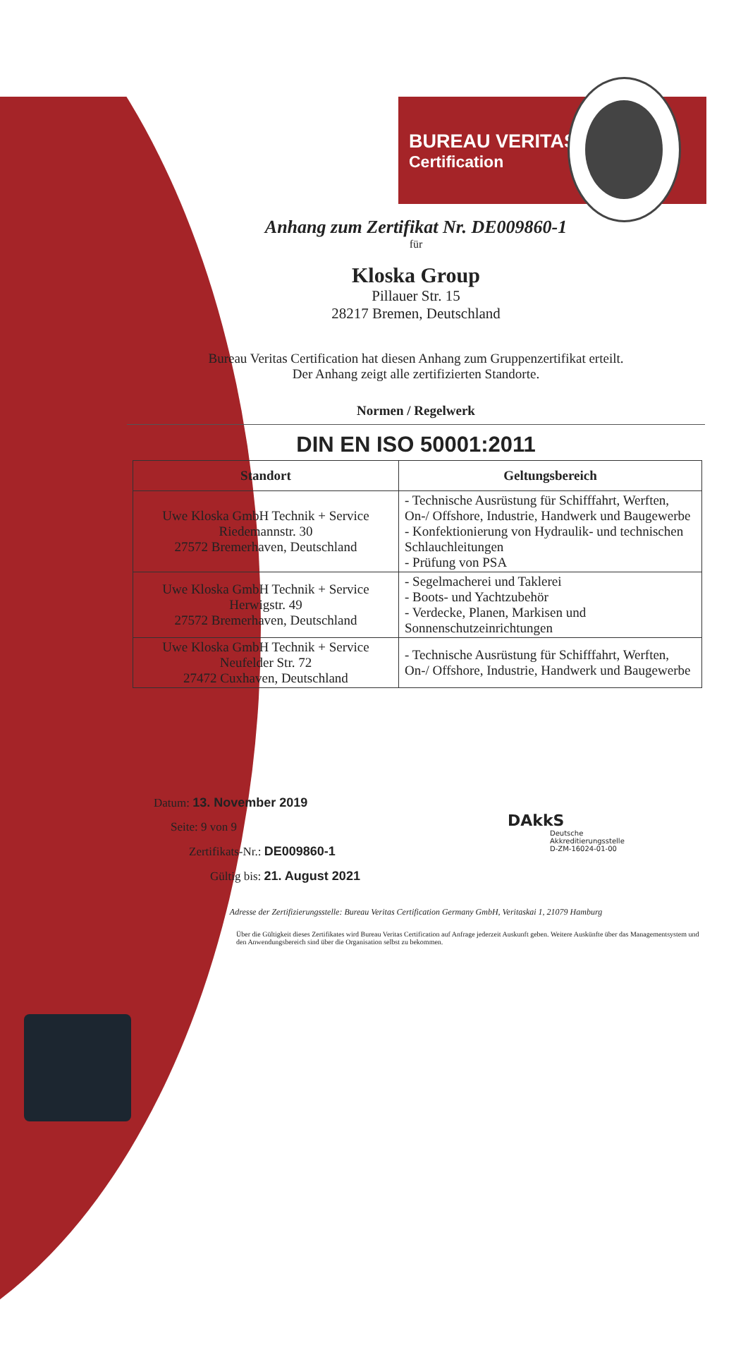BUREAU VERITAS
Certification
Anhang zum Zertifikat Nr. DE009860-1
für
Kloska Group
Pillauer Str. 15
28217 Bremen, Deutschland
Bureau Veritas Certification hat diesen Anhang zum Gruppenzertifikat erteilt.
Der Anhang zeigt alle zertifizierten Standorte.
Normen / Regelwerk
DIN EN ISO 50001:2011
| Standort | Geltungsbereich |
| --- | --- |
| Uwe Kloska GmbH Technik + Service Riedemannstr. 30 27572 Bremerhaven, Deutschland | - Technische Ausrüstung für Schifffahrt, Werften, On-/ Offshore, Industrie, Handwerk und Baugewerbe - Konfektionierung von Hydraulik- und technischen Schlauchleitungen - Prüfung von PSA |
| Uwe Kloska GmbH Technik + Service Herwigstr. 49 27572 Bremerhaven, Deutschland | - Segelmacherei und Taklerei - Boots- und Yachtzubehör - Verdecke, Planen, Markisen und Sonnenschutzeinrichtungen |
| Uwe Kloska GmbH Technik + Service Neufelder Str. 72 27472 Cuxhaven, Deutschland | - Technische Ausrüstung für Schifffahrt, Werften, On-/ Offshore, Industrie, Handwerk und Baugewerbe |
Datum: 13. November 2019
Seite: 9 von 9
Zertifikats-Nr.: DE009860-1
Gültig bis: 21. August 2021
DAkkS
Deutsche
Akkreditierungsstelle
D-ZM-16024-01-00
Adresse der Zertifizierungsstelle: Bureau Veritas Certification Germany GmbH, Veritaskai 1, 21079 Hamburg
Über die Gültigkeit dieses Zertifikates wird Bureau Veritas Certification auf Anfrage jederzeit Auskunft geben. Weitere Auskünfte über das Managementsystem und den Anwendungsbereich sind über die Organisation selbst zu bekommen.